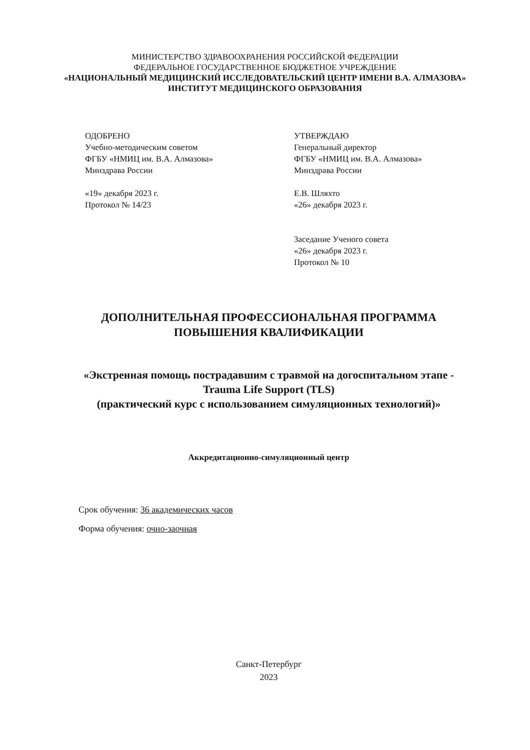МИНИСТЕРСТВО ЗДРАВООХРАНЕНИЯ РОССИЙСКОЙ ФЕДЕРАЦИИ
ФЕДЕРАЛЬНОЕ ГОСУДАРСТВЕННОЕ БЮДЖЕТНОЕ УЧРЕЖДЕНИЕ
«НАЦИОНАЛЬНЫЙ МЕДИЦИНСКИЙ ИССЛЕДОВАТЕЛЬСКИЙ ЦЕНТР ИМЕНИ В.А. АЛМАЗОВА»
ИНСТИТУТ МЕДИЦИНСКОГО ОБРАЗОВАНИЯ
ОДОБРЕНО
Учебно-методическим советом
ФГБУ «НМИЦ им. В.А. Алмазова»
Минздрава России
«19» декабря 2023 г.
Протокол № 14/23
УТВЕРЖДАЮ
Генеральный директор
ФГБУ «НМИЦ им. В.А. Алмазова»
Минздрава России
Е.В. Шляхто
«26» декабря 2023 г.
Заседание Ученого совета
«26» декабря 2023 г.
Протокол № 10
ДОПОЛНИТЕЛЬНАЯ ПРОФЕССИОНАЛЬНАЯ ПРОГРАММА
ПОВЫШЕНИЯ КВАЛИФИКАЦИИ
«Экстренная помощь пострадавшим с травмой на догоспитальном этапе -
Trauma Life Support (TLS)
(практический курс с использованием симуляционных технологий)»
Аккредитационно-симуляционный центр
Срок обучения: 36 академических часов
Форма обучения: очно-заочная
Санкт-Петербург
2023